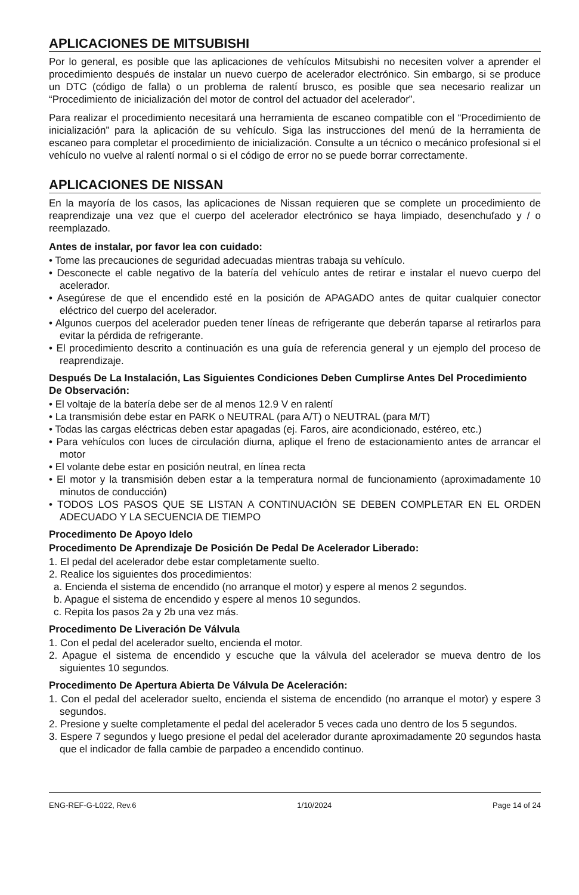APLICACIONES DE MITSUBISHI
Por lo general, es posible que las aplicaciones de vehículos Mitsubishi no necesiten volver a aprender el procedimiento después de instalar un nuevo cuerpo de acelerador electrónico. Sin embargo, si se produce un DTC (código de falla) o un problema de ralentí brusco, es posible que sea necesario realizar un “Procedimiento de inicialización del motor de control del actuador del acelerador”.
Para realizar el procedimiento necesitará una herramienta de escaneo compatible con el “Procedimiento de inicialización” para la aplicación de su vehículo. Siga las instrucciones del menú de la herramienta de escaneo para completar el procedimiento de inicialización. Consulte a un técnico o mecánico profesional si el vehículo no vuelve al ralentí normal o si el código de error no se puede borrar correctamente.
APLICACIONES DE NISSAN
En la mayoría de los casos, las aplicaciones de Nissan requieren que se complete un procedimiento de reaprendizaje una vez que el cuerpo del acelerador electrónico se haya limpiado, desenchufado y / o reemplazado.
Antes de instalar, por favor lea con cuidado:
• Tome las precauciones de seguridad adecuadas mientras trabaja su vehículo.
• Desconecte el cable negativo de la batería del vehículo antes de retirar e instalar el nuevo cuerpo del acelerador.
• Asegúrese de que el encendido esté en la posición de APAGADO antes de quitar cualquier conector eléctrico del cuerpo del acelerador.
• Algunos cuerpos del acelerador pueden tener líneas de refrigerante que deberán taparse al retirarlos para evitar la pérdida de refrigerante.
• El procedimiento descrito a continuación es una guía de referencia general y un ejemplo del proceso de reaprendizaje.
Después De La Instalación, Las Siguientes Condiciones Deben Cumplirse Antes Del Procedimiento De Observación:
• El voltaje de la batería debe ser de al menos 12.9 V en ralentí
• La transmisión debe estar en PARK o NEUTRAL (para A/T) o NEUTRAL (para M/T)
• Todas las cargas eléctricas deben estar apagadas (ej. Faros, aire acondicionado, estéreo, etc.)
• Para vehículos con luces de circulación diurna, aplique el freno de estacionamiento antes de arrancar el motor
• El volante debe estar en posición neutral, en línea recta
• El motor y la transmisión deben estar a la temperatura normal de funcionamiento (aproximadamente 10 minutos de conducción)
• TODOS LOS PASOS QUE SE LISTAN A CONTINUACIÓN SE DEBEN COMPLETAR EN EL ORDEN ADECUADO Y LA SECUENCIA DE TIEMPO
Procedimento De Apoyo Idelo
Procedimento De Aprendizaje De Posición De Pedal De Acelerador Liberado:
1. El pedal del acelerador debe estar completamente suelto.
2. Realice los siguientes dos procedimientos:
a. Encienda el sistema de encendido (no arranque el motor) y espere al menos 2 segundos.
b. Apague el sistema de encendido y espere al menos 10 segundos.
c. Repita los pasos 2a y 2b una vez más.
Procedimento De Liveración De Válvula
1. Con el pedal del acelerador suelto, encienda el motor.
2. Apague el sistema de encendido y escuche que la válvula del acelerador se mueva dentro de los siguientes 10 segundos.
Procedimento De Apertura Abierta De Válvula De Aceleración:
1. Con el pedal del acelerador suelto, encienda el sistema de encendido (no arranque el motor) y espere 3 segundos.
2. Presione y suelte completamente el pedal del acelerador 5 veces cada uno dentro de los 5 segundos.
3. Espere 7 segundos y luego presione el pedal del acelerador durante aproximadamente 20 segundos hasta que el indicador de falla cambie de parpadeo a encendido continuo.
ENG-REF-G-L022, Rev.6 1/10/2024 Page 14 of 24